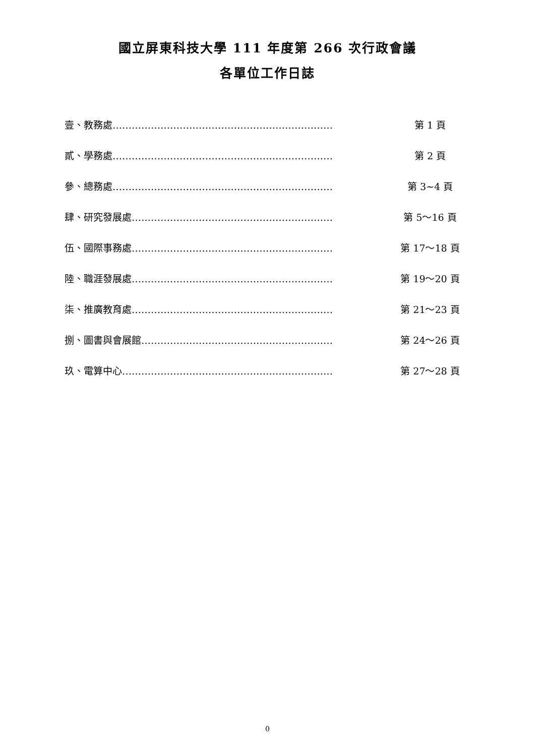國立屏東科技大學 111 年度第 266 次行政會議
各單位工作日誌
壹、教務處…………………………………………………………… 第 1 頁
貳、學務處…………………………………………………………… 第 2 頁
參、總務處…………………………………………………………… 第 3~4 頁
肆、研究發展處……………………………………………………… 第 5～16 頁
伍、國際事務處……………………………………………………… 第 17～18 頁
陸、職涯發展處……………………………………………………… 第 19～20 頁
柒、推廣教育處……………………………………………………… 第 21～23 頁
捌、圖書與會展館…………………………………………………… 第 24～26 頁
玖、電算中心………………………………………………………… 第 27～28 頁
0